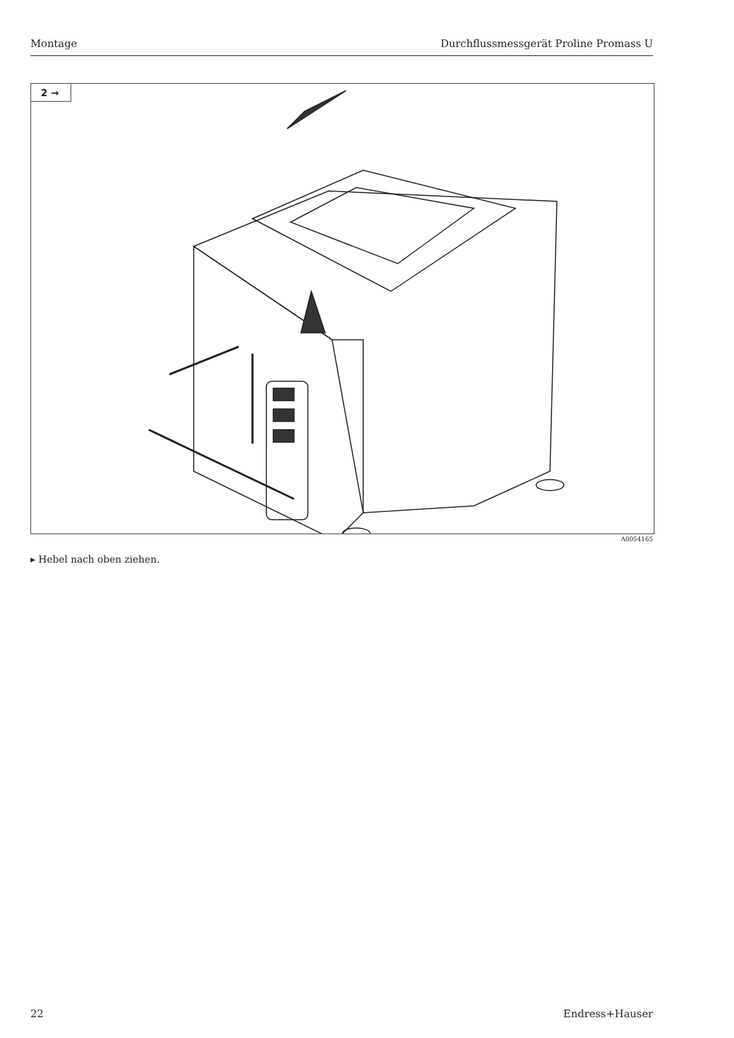Montage Durchflussmessgerät Proline Promass U
2 →
A0054165
▸ Hebel nach oben ziehen.
22 Endress+Hauser